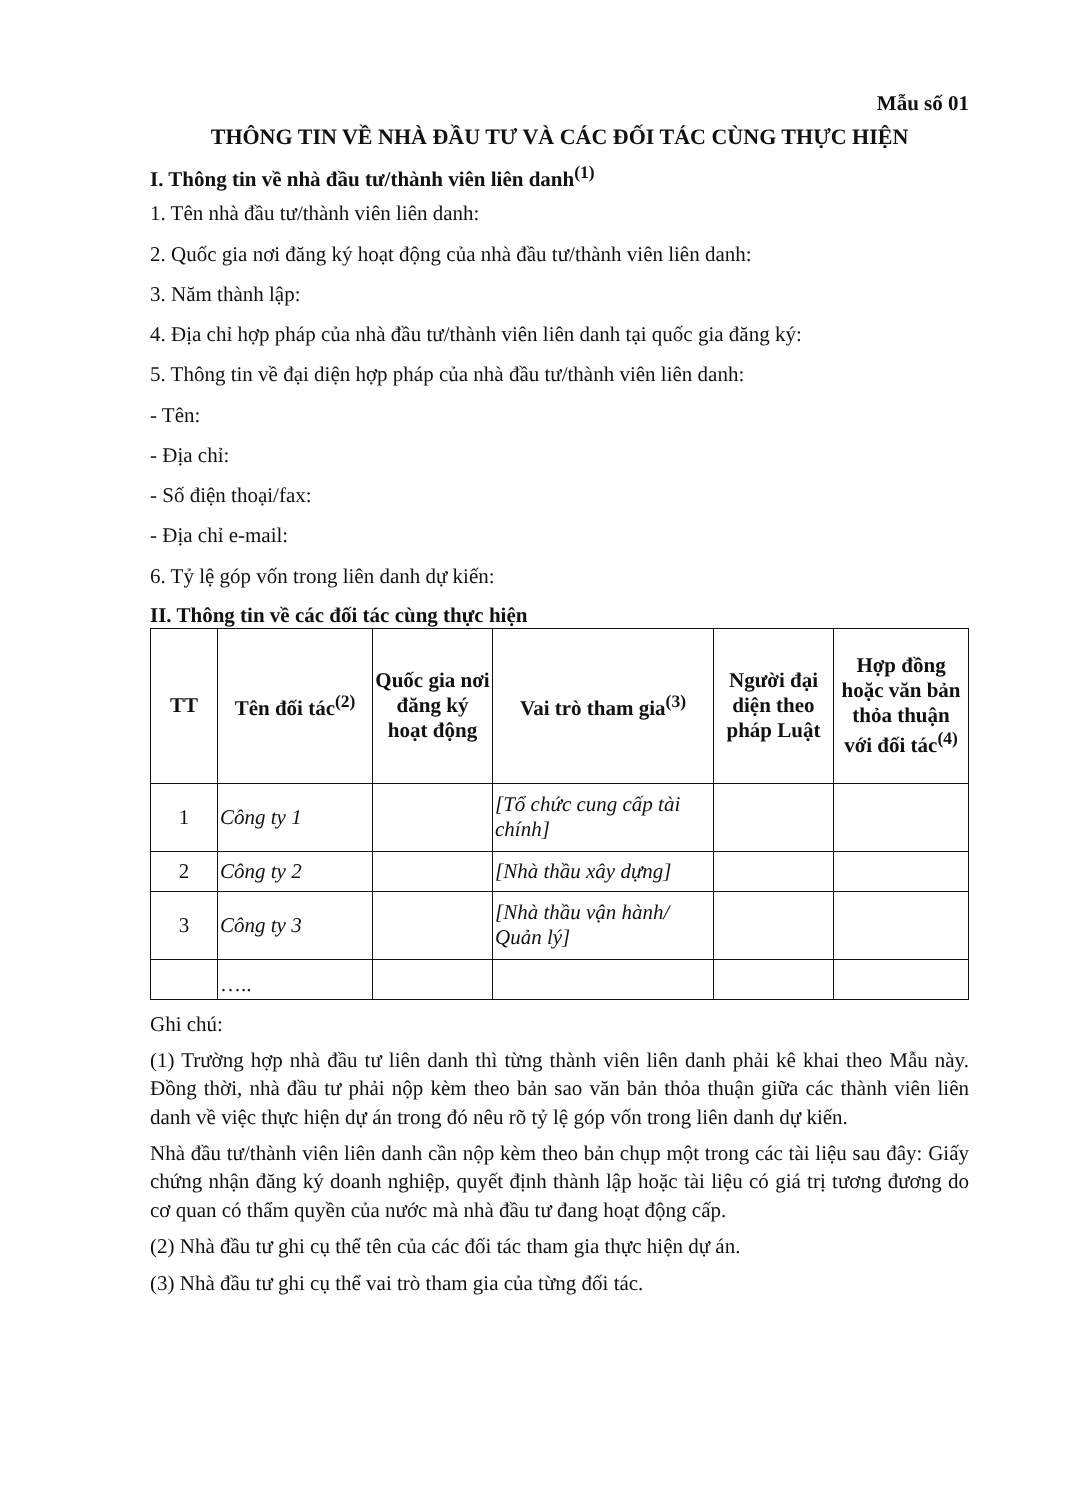Mẫu số 01
THÔNG TIN VỀ NHÀ ĐẦU TƯ VÀ CÁC ĐỐI TÁC CÙNG THỰC HIỆN
I. Thông tin về nhà đầu tư/thành viên liên danh<sup>(1)</sup>
1. Tên nhà đầu tư/thành viên liên danh:
2. Quốc gia nơi đăng ký hoạt động của nhà đầu tư/thành viên liên danh:
3. Năm thành lập:
4. Địa chỉ hợp pháp của nhà đầu tư/thành viên liên danh tại quốc gia đăng ký:
5. Thông tin về đại diện hợp pháp của nhà đầu tư/thành viên liên danh:
- Tên:
- Địa chỉ:
- Số điện thoại/fax:
- Địa chỉ e-mail:
6. Tỷ lệ góp vốn trong liên danh dự kiến:
II. Thông tin về các đối tác cùng thực hiện
| TT | Tên đối tác<sup>(2)</sup> | Quốc gia nơi đăng ký hoạt động | Vai trò tham gia<sup>(3)</sup> | Người đại diện theo pháp Luật | Hợp đồng hoặc văn bản thỏa thuận với đối tác<sup>(4)</sup> |
| --- | --- | --- | --- | --- | --- |
| 1 | Công ty 1 | | [Tổ chức cung cấp tài chính] | | |
| 2 | Công ty 2 | | [Nhà thầu xây dựng] | | |
| 3 | Công ty 3 | | [Nhà thầu vận hành/ Quản lý] | | |
| | ….. | | | | |
Ghi chú:
(1) Trường hợp nhà đầu tư liên danh thì từng thành viên liên danh phải kê khai theo Mẫu này. Đồng thời, nhà đầu tư phải nộp kèm theo bản sao văn bản thỏa thuận giữa các thành viên liên danh về việc thực hiện dự án trong đó nêu rõ tỷ lệ góp vốn trong liên danh dự kiến.
Nhà đầu tư/thành viên liên danh cần nộp kèm theo bản chụp một trong các tài liệu sau đây: Giấy chứng nhận đăng ký doanh nghiệp, quyết định thành lập hoặc tài liệu có giá trị tương đương do cơ quan có thẩm quyền của nước mà nhà đầu tư đang hoạt động cấp.
(2) Nhà đầu tư ghi cụ thể tên của các đối tác tham gia thực hiện dự án.
(3) Nhà đầu tư ghi cụ thể vai trò tham gia của từng đối tác.